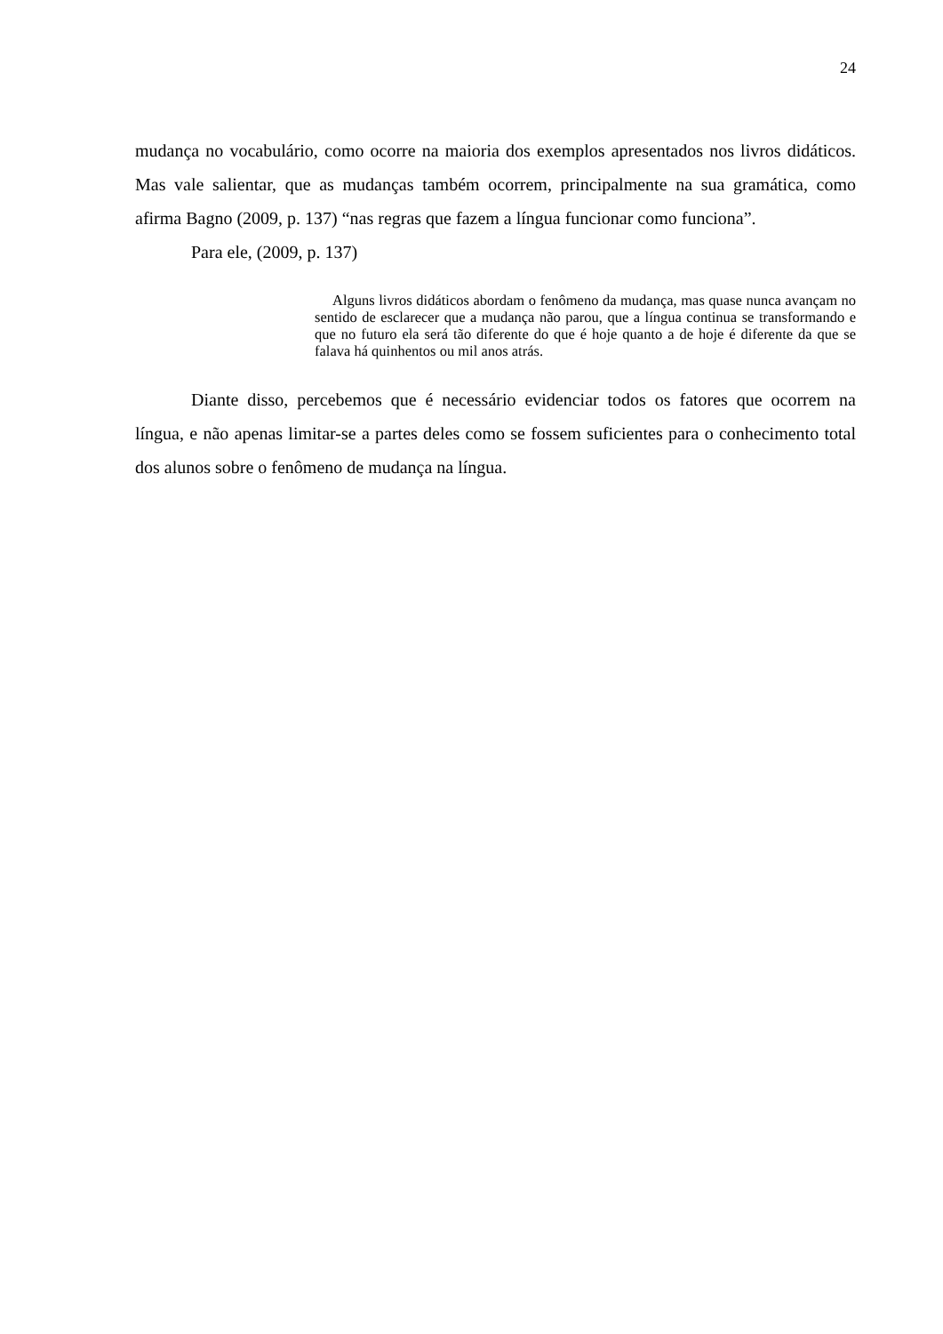24
mudança no vocabulário, como ocorre na maioria dos exemplos apresentados nos livros didáticos. Mas vale salientar, que as mudanças também ocorrem, principalmente na sua gramática, como afirma Bagno (2009, p. 137) “nas regras que fazem a língua funcionar como funciona”.
Para ele, (2009, p. 137)
Alguns livros didáticos abordam o fenômeno da mudança, mas quase nunca avançam no sentido de esclarecer que a mudança não parou, que a língua continua se transformando e que no futuro ela será tão diferente do que é hoje quanto a de hoje é diferente da que se falava há quinhentos ou mil anos atrás.
Diante disso, percebemos que é necessário evidenciar todos os fatores que ocorrem na língua, e não apenas limitar-se a partes deles como se fossem suficientes para o conhecimento total dos alunos sobre o fenômeno de mudança na língua.